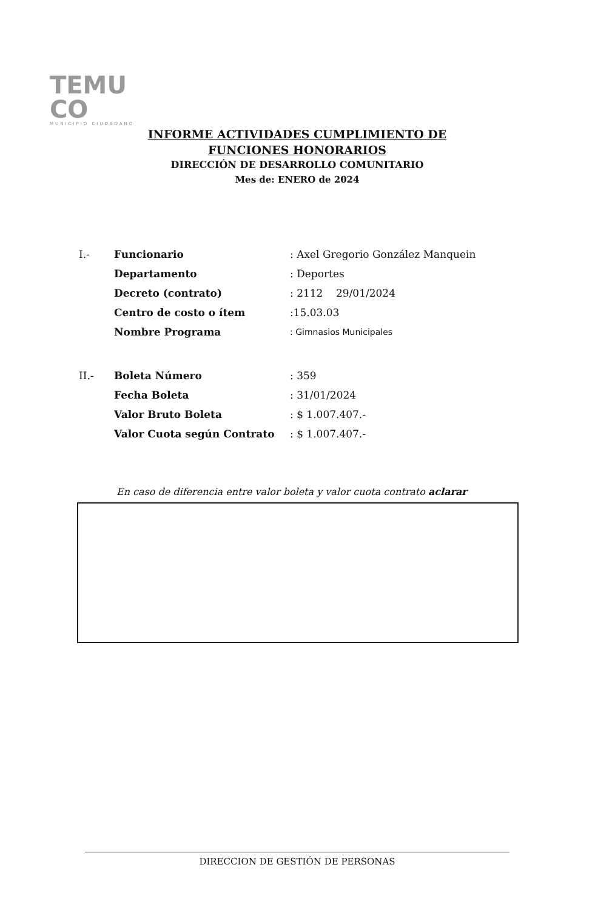TEMU
CO
MUNICIPIO CIUDADANO
INFORME ACTIVIDADES CUMPLIMIENTO DE
FUNCIONES HONORARIOS
DIRECCIÓN DE DESARROLLO COMUNITARIO
Mes de: ENERO de 2024
| I.- | Funcionario | : Axel Gregorio González Manquein |
| | Departamento | : Deportes |
| | Decreto (contrato) | : 2112 29/01/2024 |
| | Centro de costo o ítem | :15.03.03 |
| | Nombre Programa | : Gimnasios Municipales |
| II.- | Boleta Número | : 359 |
| | Fecha Boleta | : 31/01/2024 |
| | Valor Bruto Boleta | : $ 1.007.407.- |
| | Valor Cuota según Contrato | : $ 1.007.407.- |
En caso de diferencia entre valor boleta y valor cuota contrato aclarar
DIRECCION DE GESTIÓN DE PERSONAS